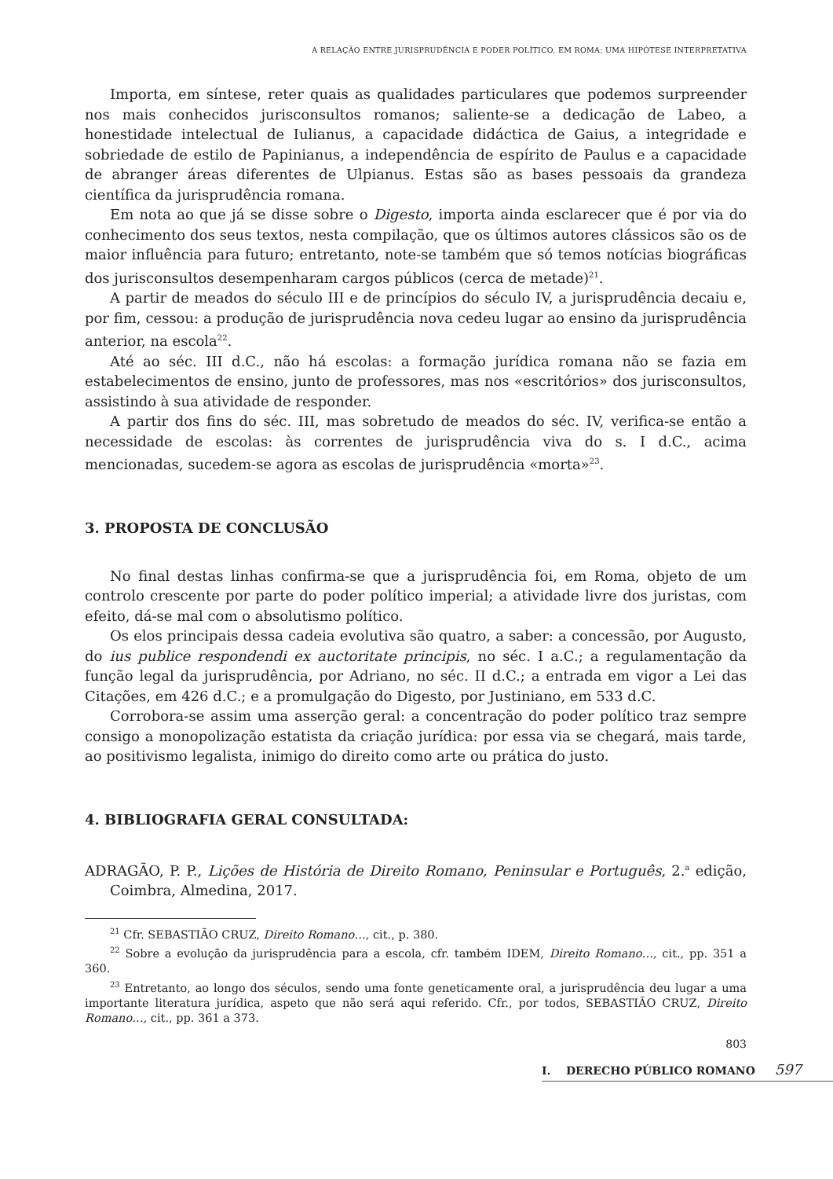A RELAÇÃO ENTRE JURISPRUDÊNCIA E PODER POLÍTICO, EM ROMA: UMA HIPÓTESE INTERPRETATIVA
Importa, em síntese, reter quais as qualidades particulares que podemos surpreender nos mais conhecidos jurisconsultos romanos; saliente-se a dedicação de Labeo, a honestidade intelectual de Iulianus, a capacidade didáctica de Gaius, a integridade e sobriedade de estilo de Papinianus, a independência de espírito de Paulus e a capacidade de abranger áreas diferentes de Ulpianus. Estas são as bases pessoais da grandeza científica da jurisprudência romana.
Em nota ao que já se disse sobre o Digesto, importa ainda esclarecer que é por via do conhecimento dos seus textos, nesta compilação, que os últimos autores clássicos são os de maior influência para futuro; entretanto, note-se também que só temos notícias biográficas dos jurisconsultos desempenharam cargos públicos (cerca de metade)<sup>21</sup>.
A partir de meados do século III e de princípios do século IV, a jurisprudência decaiu e, por fim, cessou: a produção de jurisprudência nova cedeu lugar ao ensino da jurisprudência anterior, na escola<sup>22</sup>.
Até ao séc. III d.C., não há escolas: a formação jurídica romana não se fazia em estabelecimentos de ensino, junto de professores, mas nos «escritórios» dos jurisconsultos, assistindo à sua atividade de responder.
A partir dos fins do séc. III, mas sobretudo de meados do séc. IV, verifica-se então a necessidade de escolas: às correntes de jurisprudência viva do s. I d.C., acima mencionadas, sucedem-se agora as escolas de jurisprudência «morta»<sup>23</sup>.
3. PROPOSTA DE CONCLUSÃO
No final destas linhas confirma-se que a jurisprudência foi, em Roma, objeto de um controlo crescente por parte do poder político imperial; a atividade livre dos juristas, com efeito, dá-se mal com o absolutismo político.
Os elos principais dessa cadeia evolutiva são quatro, a saber: a concessão, por Augusto, do ius publice respondendi ex auctoritate principis, no séc. I a.C.; a regulamentação da função legal da jurisprudência, por Adriano, no séc. II d.C.; a entrada em vigor a Lei das Citações, em 426 d.C.; e a promulgação do Digesto, por Justiniano, em 533 d.C.
Corrobora-se assim uma asserção geral: a concentração do poder político traz sempre consigo a monopolização estatista da criação jurídica: por essa via se chegará, mais tarde, ao positivismo legalista, inimigo do direito como arte ou prática do justo.
4. BIBLIOGRAFIA GERAL CONSULTADA:
ADRAGÃO, P. P., Lições de História de Direito Romano, Peninsular e Português, 2.<sup>a</sup> edição, Coimbra, Almedina, 2017.
<sup>21</sup> Cfr. SEBASTIÃO CRUZ, Direito Romano…, cit., p. 380.
<sup>22</sup> Sobre a evolução da jurisprudência para a escola, cfr. também IDEM, Direito Romano…, cit., pp. 351 a 360.
<sup>23</sup> Entretanto, ao longo dos séculos, sendo uma fonte geneticamente oral, a jurisprudência deu lugar a uma importante literatura jurídica, aspeto que não será aqui referido. Cfr., por todos, SEBASTIÃO CRUZ, Direito Romano…, cit., pp. 361 a 373.
803
I. DERECHO PÚBLICO ROMANO 597